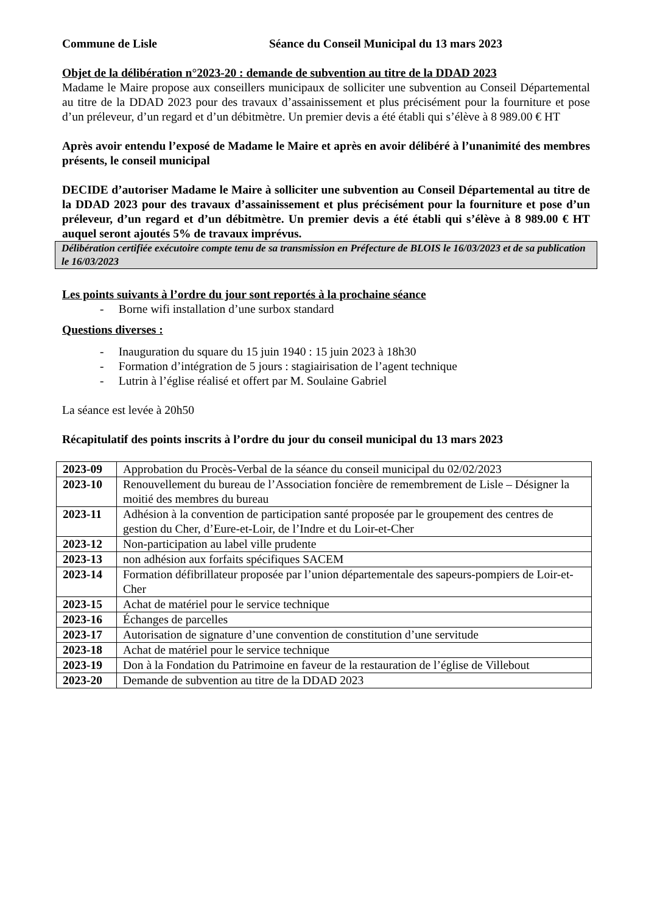Commune de Lisle Séance du Conseil Municipal du 13 mars 2023
Objet de la délibération n°2023-20 : demande de subvention au titre de la DDAD 2023
Madame le Maire propose aux conseillers municipaux de solliciter une subvention au Conseil Départemental au titre de la DDAD 2023 pour des travaux d’assainissement et plus précisément pour la fourniture et pose d’un préleveur, d’un regard et d’un débitmètre. Un premier devis a été établi qui s’élève à 8 989.00 € HT
Après avoir entendu l’exposé de Madame le Maire et après en avoir délibéré à l’unanimité des membres présents, le conseil municipal
DECIDE d’autoriser Madame le Maire à solliciter une subvention au Conseil Départemental au titre de la DDAD 2023 pour des travaux d’assainissement et plus précisément pour la fourniture et pose d’un préleveur, d’un regard et d’un débitmètre. Un premier devis a été établi qui s’élève à 8 989.00 € HT auquel seront ajoutés 5% de travaux imprévus.
Délibération certifiée exécutoire compte tenu de sa transmission en Préfecture de BLOIS le 16/03/2023 et de sa publication le 16/03/2023
Les points suivants à l’ordre du jour sont reportés à la prochaine séance
- Borne wifi installation d’une surbox standard
Questions diverses :
- Inauguration du square du 15 juin 1940 : 15 juin 2023 à 18h30
- Formation d’intégration de 5 jours : stagiairisation de l’agent technique
- Lutrin à l’église réalisé et offert par M. Soulaine Gabriel
La séance est levée à 20h50
Récapitulatif des points inscrits à l’ordre du jour du conseil municipal du 13 mars 2023
| 2023-09 | Approbation du Procès-Verbal de la séance du conseil municipal du 02/02/2023 |
| 2023-10 | Renouvellement du bureau de l’Association foncière de remembrement de Lisle – Désigner la moitié des membres du bureau |
| 2023-11 | Adhésion à la convention de participation santé proposée par le groupement des centres de gestion du Cher, d’Eure-et-Loir, de l’Indre et du Loir-et-Cher |
| 2023-12 | Non-participation au label ville prudente |
| 2023-13 | non adhésion aux forfaits spécifiques SACEM |
| 2023-14 | Formation défibrillateur proposée par l’union départementale des sapeurs-pompiers de Loir-et-Cher |
| 2023-15 | Achat de matériel pour le service technique |
| 2023-16 | Échanges de parcelles |
| 2023-17 | Autorisation de signature d’une convention de constitution d’une servitude |
| 2023-18 | Achat de matériel pour le service technique |
| 2023-19 | Don à la Fondation du Patrimoine en faveur de la restauration de l’église de Villebout |
| 2023-20 | Demande de subvention au titre de la DDAD 2023 |